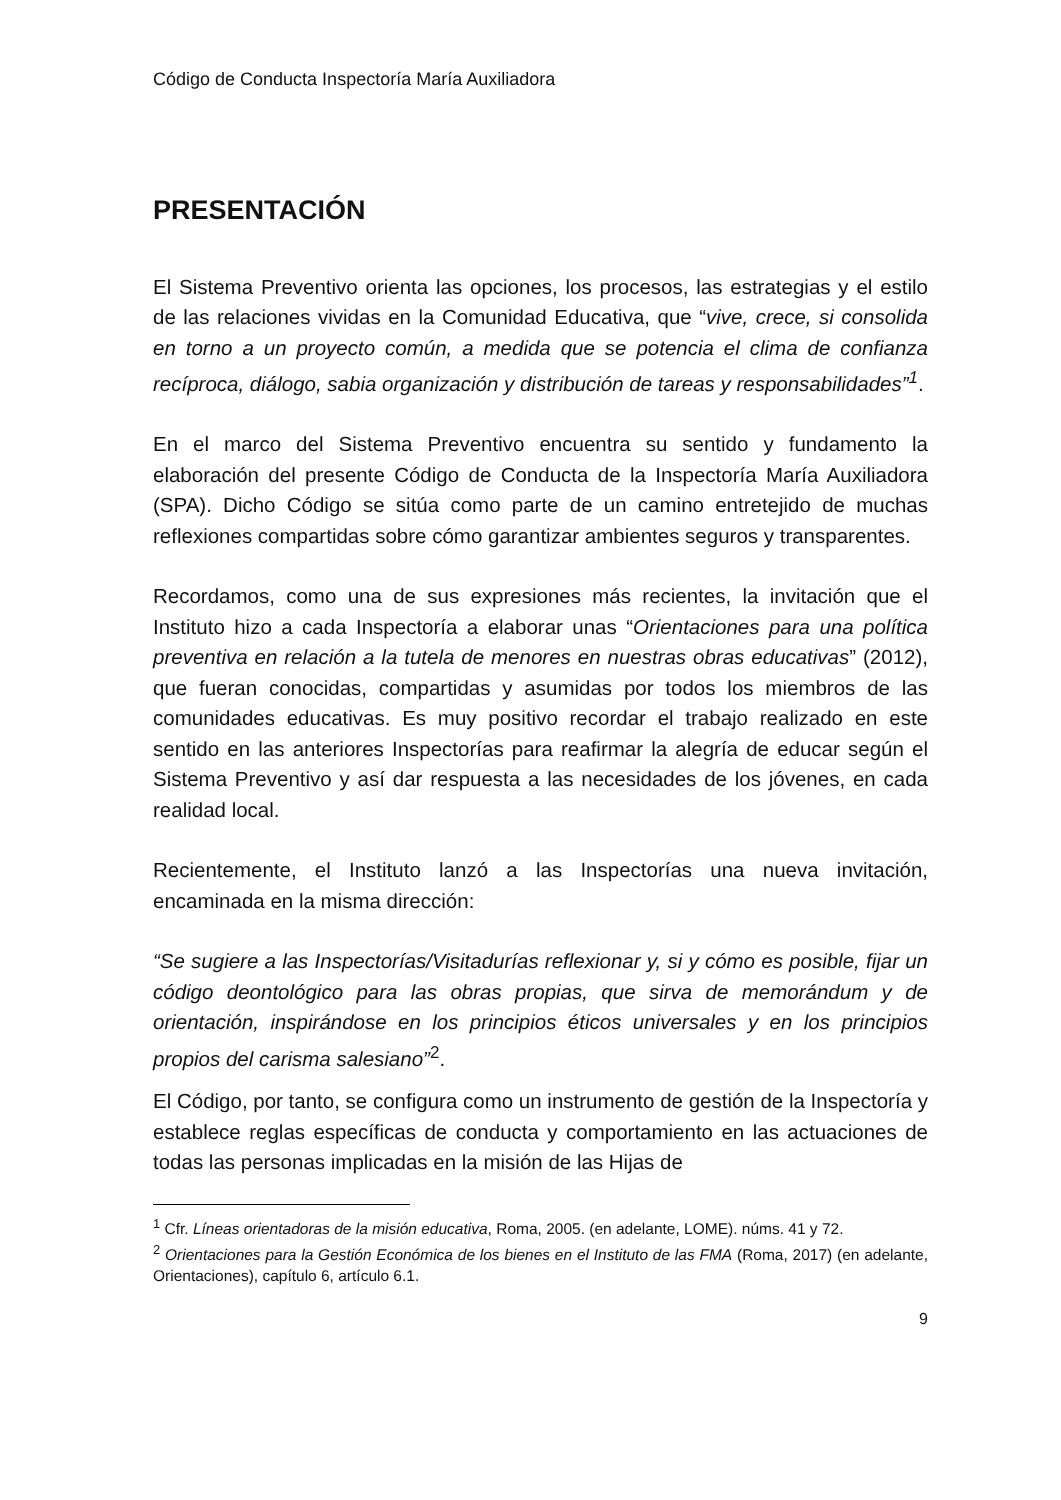Código de Conducta Inspectoría María Auxiliadora
PRESENTACIÓN
El Sistema Preventivo orienta las opciones, los procesos, las estrategias y el estilo de las relaciones vividas en la Comunidad Educativa, que “vive, crece, si consolida en torno a un proyecto común, a medida que se potencia el clima de confianza recíproca, diálogo, sabia organización y distribución de tareas y responsabilidades”<sup>1</sup>.
En el marco del Sistema Preventivo encuentra su sentido y fundamento la elaboración del presente Código de Conducta de la Inspectoría María Auxiliadora (SPA). Dicho Código se sitúa como parte de un camino entretejido de muchas reflexiones compartidas sobre cómo garantizar ambientes seguros y transparentes.
Recordamos, como una de sus expresiones más recientes, la invitación que el Instituto hizo a cada Inspectoría a elaborar unas “Orientaciones para una política preventiva en relación a la tutela de menores en nuestras obras educativas” (2012), que fueran conocidas, compartidas y asumidas por todos los miembros de las comunidades educativas. Es muy positivo recordar el trabajo realizado en este sentido en las anteriores Inspectorías para reafirmar la alegría de educar según el Sistema Preventivo y así dar respuesta a las necesidades de los jóvenes, en cada realidad local.
Recientemente, el Instituto lanzó a las Inspectorías una nueva invitación, encaminada en la misma dirección:
“Se sugiere a las Inspectorías/Visitadurías reflexionar y, si y cómo es posible, fijar un código deontológico para las obras propias, que sirva de memorándum y de orientación, inspirándose en los principios éticos universales y en los principios propios del carisma salesiano”<sup>2</sup>.
El Código, por tanto, se configura como un instrumento de gestión de la Inspectoría y establece reglas específicas de conducta y comportamiento en las actuaciones de todas las personas implicadas en la misión de las Hijas de
<sup>1</sup> Cfr. Líneas orientadoras de la misión educativa, Roma, 2005. (en adelante, LOME). núms. 41 y 72.
<sup>2</sup> Orientaciones para la Gestión Económica de los bienes en el Instituto de las FMA (Roma, 2017) (en adelante, Orientaciones), capítulo 6, artículo 6.1.
9